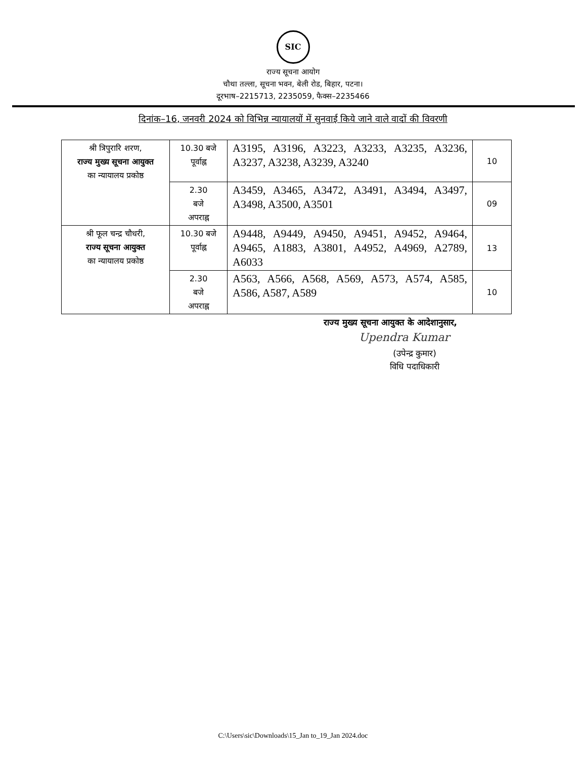SIC
राज्य सूचना आयोग
चौथा तल्ला, सूचना भवन, बेली रोड, बिहार, पटना।
दूरभाष–2215713, 2235059, फैक्स–2235466
दिनांक–16, जनवरी 2024 को विभिन्न न्यायालयों में सुनवाई किये जाने वाले वादों की विवरणी
| श्री त्रिपुरारि शरण, राज्य मुख्य सूचना आयुक्त का न्यायालय प्रकोष्ठ | 10.30 बजे पूर्वाह्न | A3195, A3196, A3223, A3233, A3235, A3236, A3237, A3238, A3239, A3240 | 10 |
| | 2.30 बजे अपराह्न | A3459, A3465, A3472, A3491, A3494, A3497, A3498, A3500, A3501 | 09 |
| श्री फूल चन्द्र चौधरी, राज्य सूचना आयुक्त का न्यायालय प्रकोष्ठ | 10.30 बजे पूर्वाह्न | A9448, A9449, A9450, A9451, A9452, A9464, A9465, A1883, A3801, A4952, A4969, A2789, A6033 | 13 |
| | 2.30 बजे अपराह्न | A563, A566, A568, A569, A573, A574, A585, A586, A587, A589 | 10 |
राज्य मुख्य सूचना आयुक्त के आदेशानुसार,
Upendra Kumar
(उपेन्द्र कुमार)
विधि पदाधिकारी
C:\Users\sic\Downloads\15_Jan to_19_Jan 2024.doc